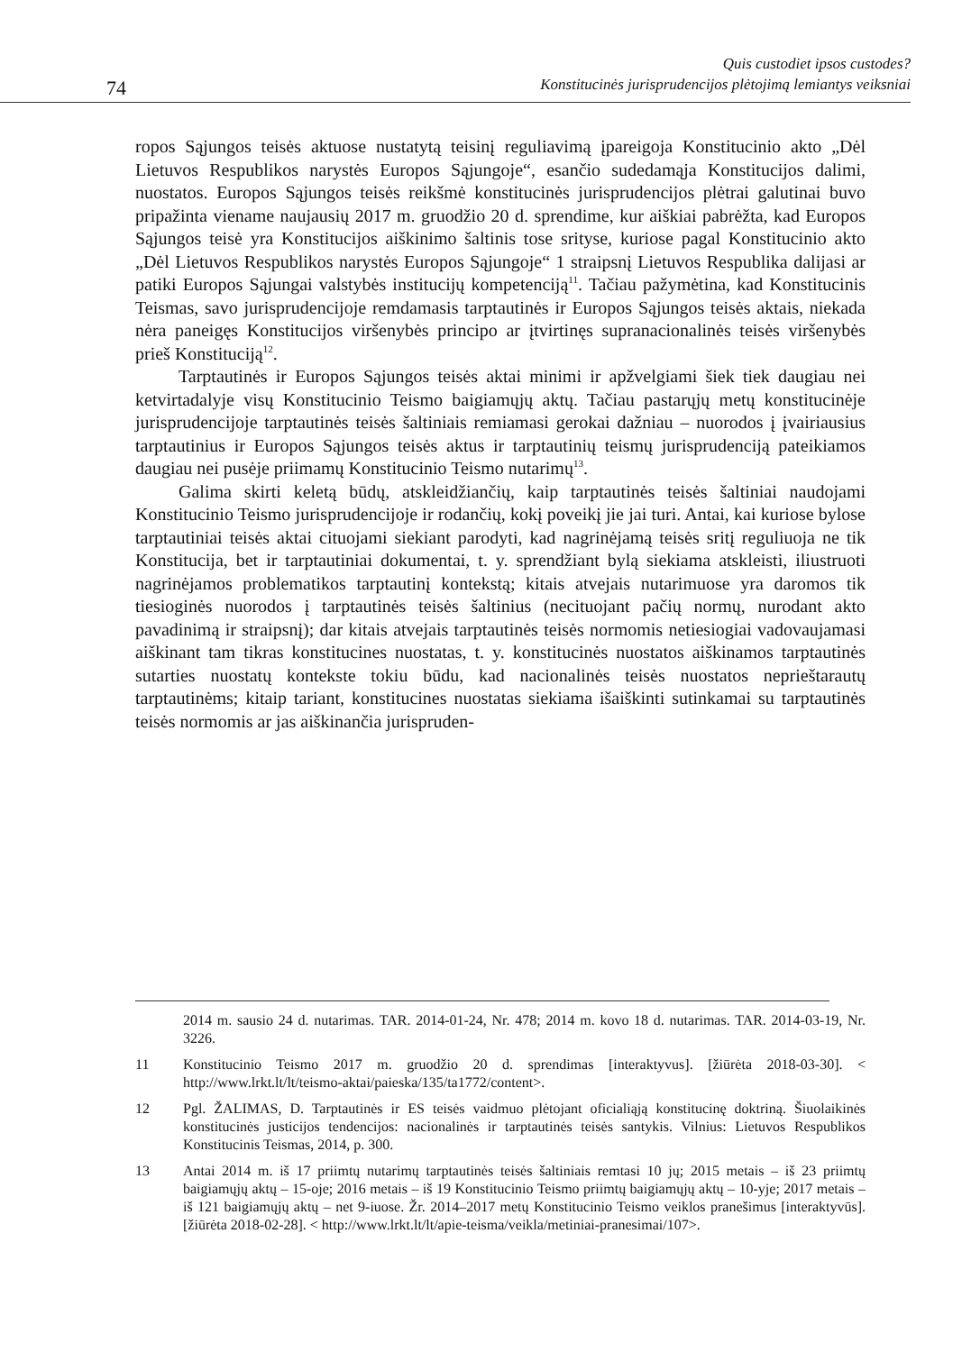74
Quis custodiet ipsos custodes?
Konstitucinės jurisprudencijos plėtojimą lemiantys veiksniai
ropos Sąjungos teisės aktuose nustatytą teisinį reguliavimą įpareigoja Konstitucinio akto „Dėl Lietuvos Respublikos narystės Europos Sąjungoje“, esančio sudedamąja Konstitucijos dalimi, nuostatos. Europos Sąjungos teisės reikšmė konstitucinės jurisprudencijos plėtrai galutinai buvo pripažinta viename naujausių 2017 m. gruodžio 20 d. sprendime, kur aiškiai pabrėžta, kad Europos Sąjungos teisė yra Konstitucijos aiškinimo šaltinis tose srityse, kuriose pagal Konstitucinio akto „Dėl Lietuvos Respublikos narystės Europos Sąjungoje“ 1 straipsnį Lietuvos Respublika dalijasi ar patiki Europos Sąjungai valstybės institucijų kompetenciją<sup>11</sup>. Tačiau pažymėtina, kad Konstitucinis Teismas, savo jurisprudencijoje remdamasis tarptautinės ir Europos Sąjungos teisės aktais, niekada nėra paneigęs Konstitucijos viršenybės principo ar įtvirtinęs supranacionalinės teisės viršenybės prieš Konstituciją<sup>12</sup>.
Tarptautinės ir Europos Sąjungos teisės aktai minimi ir apžvelgiami šiek tiek daugiau nei ketvirtadalyje visų Konstitucinio Teismo baigiamųjų aktų. Tačiau pastarųjų metų konstitucinėje jurisprudencijoje tarptautinės teisės šaltiniais remiamasi gerokai dažniau – nuorodos į įvairiausius tarptautinius ir Europos Sąjungos teisės aktus ir tarptautinių teismų jurisprudenciją pateikiamos daugiau nei pusėje priimamų Konstitucinio Teismo nutarimų<sup>13</sup>.
Galima skirti keletą būdų, atskleidžiančių, kaip tarptautinės teisės šaltiniai naudojami Konstitucinio Teismo jurisprudencijoje ir rodančių, kokį poveikį jie jai turi. Antai, kai kuriose bylose tarptautiniai teisės aktai cituojami siekiant parodyti, kad nagrinėjamą teisės sritį reguliuoja ne tik Konstitucija, bet ir tarptautiniai dokumentai, t. y. sprendžiant bylą siekiama atskleisti, iliustruoti nagrinėjamos problematikos tarptautinį kontekstą; kitais atvejais nutarimuose yra daromos tik tiesioginės nuorodos į tarptautinės teisės šaltinius (necituojant pačių normų, nurodant akto pavadinimą ir straipsnį); dar kitais atvejais tarptautinės teisės normomis netiesiogiai vadovaujamasi aiškinant tam tikras konstitucines nuostatas, t. y. konstitucinės nuostatos aiškinamos tarptautinės sutarties nuostatų kontekste tokiu būdu, kad nacionalinės teisės nuostatos neprieštarautų tarptautinėms; kitaip tariant, konstitucines nuostatas siekiama išaiškinti sutinkamai su tarptautinės teisės normomis ar jas aiškinančia jurispruden-
2014 m. sausio 24 d. nutarimas. TAR. 2014-01-24, Nr. 478; 2014 m. kovo 18 d. nutarimas. TAR. 2014-03-19, Nr. 3226.
11 Konstitucinio Teismo 2017 m. gruodžio 20 d. sprendimas [interaktyvus]. [žiūrėta 2018-03-30]. < http://www.lrkt.lt/lt/teismo-aktai/paieska/135/ta1772/content>.
12 Pgl. ŽALIMAS, D. Tarptautinės ir ES teisės vaidmuo plėtojant oficialiąją konstitucinę doktriną. Šiuolaikinės konstitucinės justicijos tendencijos: nacionalinės ir tarptautinės teisės santykis. Vilnius: Lietuvos Respublikos Konstitucinis Teismas, 2014, p. 300.
13 Antai 2014 m. iš 17 priimtų nutarimų tarptautinės teisės šaltiniais remtasi 10 jų; 2015 metais – iš 23 priimtų baigiamųjų aktų – 15-oje; 2016 metais – iš 19 Konstitucinio Teismo priimtų baigiamųjų aktų – 10-yje; 2017 metais – iš 121 baigiamųjų aktų – net 9-iuose. Žr. 2014–2017 metų Konstitucinio Teismo veiklos pranešimus [interaktyvūs]. [žiūrėta 2018-02-28]. < http://www.lrkt.lt/lt/apie-teisma/veikla/metiniai-pranesimai/107>.